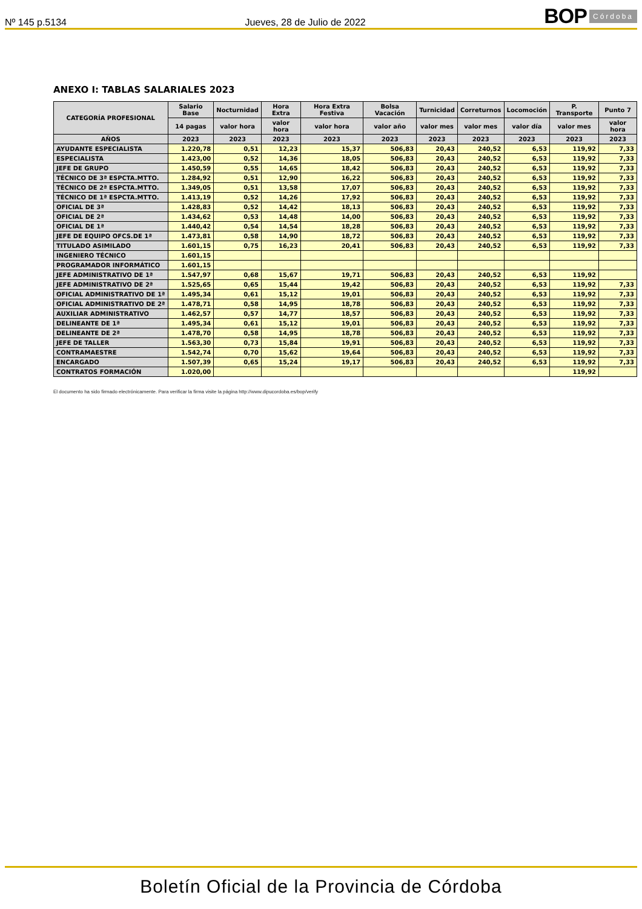Nº 145 p.5134 Jueves, 28 de Julio de 2022 BOP Córdoba
ANEXO I: TABLAS SALARIALES 2023
| CATEGORÍA PROFESIONAL | Salario Base | Nocturnidad | Hora Extra | Hora Extra Festiva | Bolsa Vacación | Turnicidad | Correturnos | Locomoción | P. Transporte | Punto 7 |
| --- | --- | --- | --- | --- | --- | --- | --- | --- | --- | --- |
| | 14 pagas | valor hora | valor hora | valor hora | valor año | valor mes | valor mes | valor día | valor mes | valor hora |
| AÑOS | 2023 | 2023 | 2023 | 2023 | 2023 | 2023 | 2023 | 2023 | 2023 | 2023 |
| AYUDANTE ESPECIALISTA | 1.220,78 | 0,51 | 12,23 | 15,37 | 506,83 | 20,43 | 240,52 | 6,53 | 119,92 | 7,33 |
| ESPECIALISTA | 1.423,00 | 0,52 | 14,36 | 18,05 | 506,83 | 20,43 | 240,52 | 6,53 | 119,92 | 7,33 |
| JEFE DE GRUPO | 1.450,59 | 0,55 | 14,65 | 18,42 | 506,83 | 20,43 | 240,52 | 6,53 | 119,92 | 7,33 |
| TÉCNICO DE 3ª ESPCTA.MTTO. | 1.284,92 | 0,51 | 12,90 | 16,22 | 506,83 | 20,43 | 240,52 | 6,53 | 119,92 | 7,33 |
| TÉCNICO DE 2ª ESPCTA.MTTO. | 1.349,05 | 0,51 | 13,58 | 17,07 | 506,83 | 20,43 | 240,52 | 6,53 | 119,92 | 7,33 |
| TÉCNICO DE 1ª ESPCTA.MTTO. | 1.413,19 | 0,52 | 14,26 | 17,92 | 506,83 | 20,43 | 240,52 | 6,53 | 119,92 | 7,33 |
| OFICIAL DE 3ª | 1.428,83 | 0,52 | 14,42 | 18,13 | 506,83 | 20,43 | 240,52 | 6,53 | 119,92 | 7,33 |
| OFICIAL DE 2ª | 1.434,62 | 0,53 | 14,48 | 14,00 | 506,83 | 20,43 | 240,52 | 6,53 | 119,92 | 7,33 |
| OFICIAL DE 1ª | 1.440,42 | 0,54 | 14,54 | 18,28 | 506,83 | 20,43 | 240,52 | 6,53 | 119,92 | 7,33 |
| JEFE DE EQUIPO OFCS.DE 1ª | 1.473,81 | 0,58 | 14,90 | 18,72 | 506,83 | 20,43 | 240,52 | 6,53 | 119,92 | 7,33 |
| TITULADO ASIMILADO | 1.601,15 | 0,75 | 16,23 | 20,41 | 506,83 | 20,43 | 240,52 | 6,53 | 119,92 | 7,33 |
| INGENIERO TÉCNICO | 1.601,15 | | | | | | | | | |
| PROGRAMADOR INFORMÁTICO | 1.601,15 | | | | | | | | | |
| JEFE ADMINISTRATIVO DE 1ª | 1.547,97 | 0,68 | 15,67 | 19,71 | 506,83 | 20,43 | 240,52 | 6,53 | 119,92 | |
| JEFE ADMINISTRATIVO DE 2ª | 1.525,65 | 0,65 | 15,44 | 19,42 | 506,83 | 20,43 | 240,52 | 6,53 | 119,92 | 7,33 |
| OFICIAL ADMINISTRATIVO DE 1ª | 1.495,34 | 0,61 | 15,12 | 19,01 | 506,83 | 20,43 | 240,52 | 6,53 | 119,92 | 7,33 |
| OFICIAL ADMINISTRATIVO DE 2ª | 1.478,71 | 0,58 | 14,95 | 18,78 | 506,83 | 20,43 | 240,52 | 6,53 | 119,92 | 7,33 |
| AUXILIAR ADMINISTRATIVO | 1.462,57 | 0,57 | 14,77 | 18,57 | 506,83 | 20,43 | 240,52 | 6,53 | 119,92 | 7,33 |
| DELINEANTE DE 1ª | 1.495,34 | 0,61 | 15,12 | 19,01 | 506,83 | 20,43 | 240,52 | 6,53 | 119,92 | 7,33 |
| DELINEANTE DE 2ª | 1.478,70 | 0,58 | 14,95 | 18,78 | 506,83 | 20,43 | 240,52 | 6,53 | 119,92 | 7,33 |
| JEFE DE TALLER | 1.563,30 | 0,73 | 15,84 | 19,91 | 506,83 | 20,43 | 240,52 | 6,53 | 119,92 | 7,33 |
| CONTRAMAESTRE | 1.542,74 | 0,70 | 15,62 | 19,64 | 506,83 | 20,43 | 240,52 | 6,53 | 119,92 | 7,33 |
| ENCARGADO | 1.507,39 | 0,65 | 15,24 | 19,17 | 506,83 | 20,43 | 240,52 | 6,53 | 119,92 | 7,33 |
| CONTRATOS FORMACIÓN | 1.020,00 | | | | | | | | 119,92 | |
El documento ha sido firmado electrónicamente. Para verificar la firma visite la página http://www.dipucordoba.es/bop/verify
Boletín Oficial de la Provincia de Córdoba